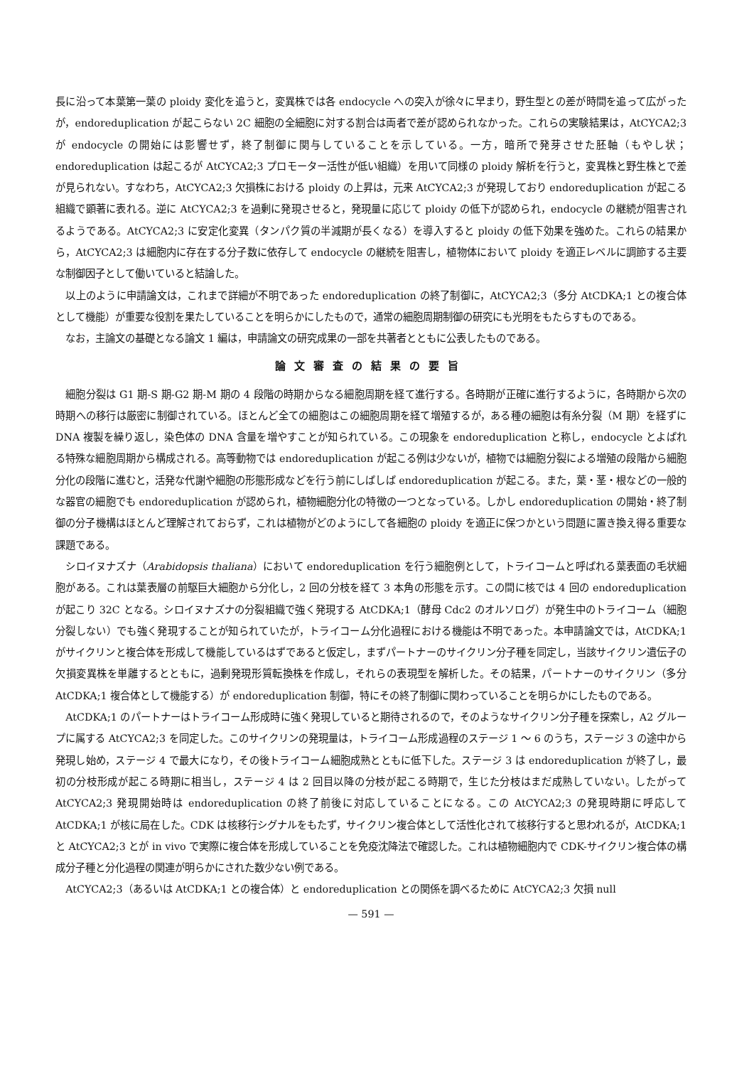長に沿って本葉第一葉の ploidy 変化を追うと，変異株では各 endocycle への突入が徐々に早まり，野生型との差が時間を追って広がったが，endoreduplication が起こらない 2C 細胞の全細胞に対する割合は両者で差が認められなかった。これらの実験結果は，AtCYCA2;3 が endocycle の開始には影響せず，終了制御に関与していることを示している。一方，暗所で発芽させた胚軸（もやし状；endoreduplication は起こるが AtCYCA2;3 プロモーター活性が低い組織）を用いて同様の ploidy 解析を行うと，変異株と野生株とで差が見られない。すなわち，AtCYCA2;3 欠損株における ploidy の上昇は，元来 AtCYCA2;3 が発現しており endoreduplication が起こる組織で顕著に表れる。逆に AtCYCA2;3 を過剰に発現させると，発現量に応じて ploidy の低下が認められ，endocycle の継続が阻害されるようである。AtCYCA2;3 に安定化変異（タンパク質の半減期が長くなる）を導入すると ploidy の低下効果を強めた。これらの結果から，AtCYCA2;3 は細胞内に存在する分子数に依存して endocycle の継続を阻害し，植物体において ploidy を適正レベルに調節する主要な制御因子として働いていると結論した。
以上のように申請論文は，これまで詳細が不明であった endoreduplication の終了制御に，AtCYCA2;3（多分 AtCDKA;1 との複合体として機能）が重要な役割を果たしていることを明らかにしたもので，通常の細胞周期制御の研究にも光明をもたらすものである。
なお，主論文の基礎となる論文 1 編は，申請論文の研究成果の一部を共著者とともに公表したものである。
論文審査の結果の要旨
細胞分裂は G1 期-S 期-G2 期-M 期の 4 段階の時期からなる細胞周期を経て進行する。各時期が正確に進行するように，各時期から次の時期への移行は厳密に制御されている。ほとんど全ての細胞はこの細胞周期を経て増殖するが，ある種の細胞は有糸分裂（M 期）を経ずに DNA 複製を繰り返し，染色体の DNA 含量を増やすことが知られている。この現象を endoreduplication と称し，endocycle とよばれる特殊な細胞周期から構成される。高等動物では endoreduplication が起こる例は少ないが，植物では細胞分裂による増殖の段階から細胞分化の段階に進むと，活発な代謝や細胞の形態形成などを行う前にしばしば endoreduplication が起こる。また，葉・茎・根などの一般的な器官の細胞でも endoreduplication が認められ，植物細胞分化の特徴の一つとなっている。しかし endoreduplication の開始・終了制御の分子機構はほとんど理解されておらず，これは植物がどのようにして各細胞の ploidy を適正に保つかという問題に置き換え得る重要な課題である。
シロイヌナズナ（Arabidopsis thaliana）において endoreduplication を行う細胞例として，トライコームと呼ばれる葉表面の毛状細胞がある。これは葉表層の前駆巨大細胞から分化し，2 回の分枝を経て 3 本角の形態を示す。この間に核では 4 回の endoreduplication が起こり 32C となる。シロイヌナズナの分裂組織で強く発現する AtCDKA;1（酵母 Cdc2 のオルソログ）が発生中のトライコーム（細胞分裂しない）でも強く発現することが知られていたが，トライコーム分化過程における機能は不明であった。本申請論文では，AtCDKA;1 がサイクリンと複合体を形成して機能しているはずであると仮定し，まずパートナーのサイクリン分子種を同定し，当該サイクリン遺伝子の欠損変異株を単離するとともに，過剰発現形質転換株を作成し，それらの表現型を解析した。その結果，パートナーのサイクリン（多分 AtCDKA;1 複合体として機能する）が endoreduplication 制御，特にその終了制御に関わっていることを明らかにしたものである。
AtCDKA;1 のパートナーはトライコーム形成時に強く発現していると期待されるので，そのようなサイクリン分子種を探索し，A2 グループに属する AtCYCA2;3 を同定した。このサイクリンの発現量は，トライコーム形成過程のステージ 1 ～ 6 のうち，ステージ 3 の途中から発現し始め，ステージ 4 で最大になり，その後トライコーム細胞成熟とともに低下した。ステージ 3 は endoreduplication が終了し，最初の分枝形成が起こる時期に相当し，ステージ 4 は 2 回目以降の分枝が起こる時期で，生じた分枝はまだ成熟していない。したがって AtCYCA2;3 発現開始時は endoreduplication の終了前後に対応していることになる。この AtCYCA2;3 の発現時期に呼応して AtCDKA;1 が核に局在した。CDK は核移行シグナルをもたず，サイクリン複合体として活性化されて核移行すると思われるが，AtCDKA;1 と AtCYCA2;3 とが in vivo で実際に複合体を形成していることを免疫沈降法で確認した。これは植物細胞内で CDK-サイクリン複合体の構成分子種と分化過程の関連が明らかにされた数少ない例である。
AtCYCA2;3（あるいは AtCDKA;1 との複合体）と endoreduplication との関係を調べるために AtCYCA2;3 欠損 null
— 591 —